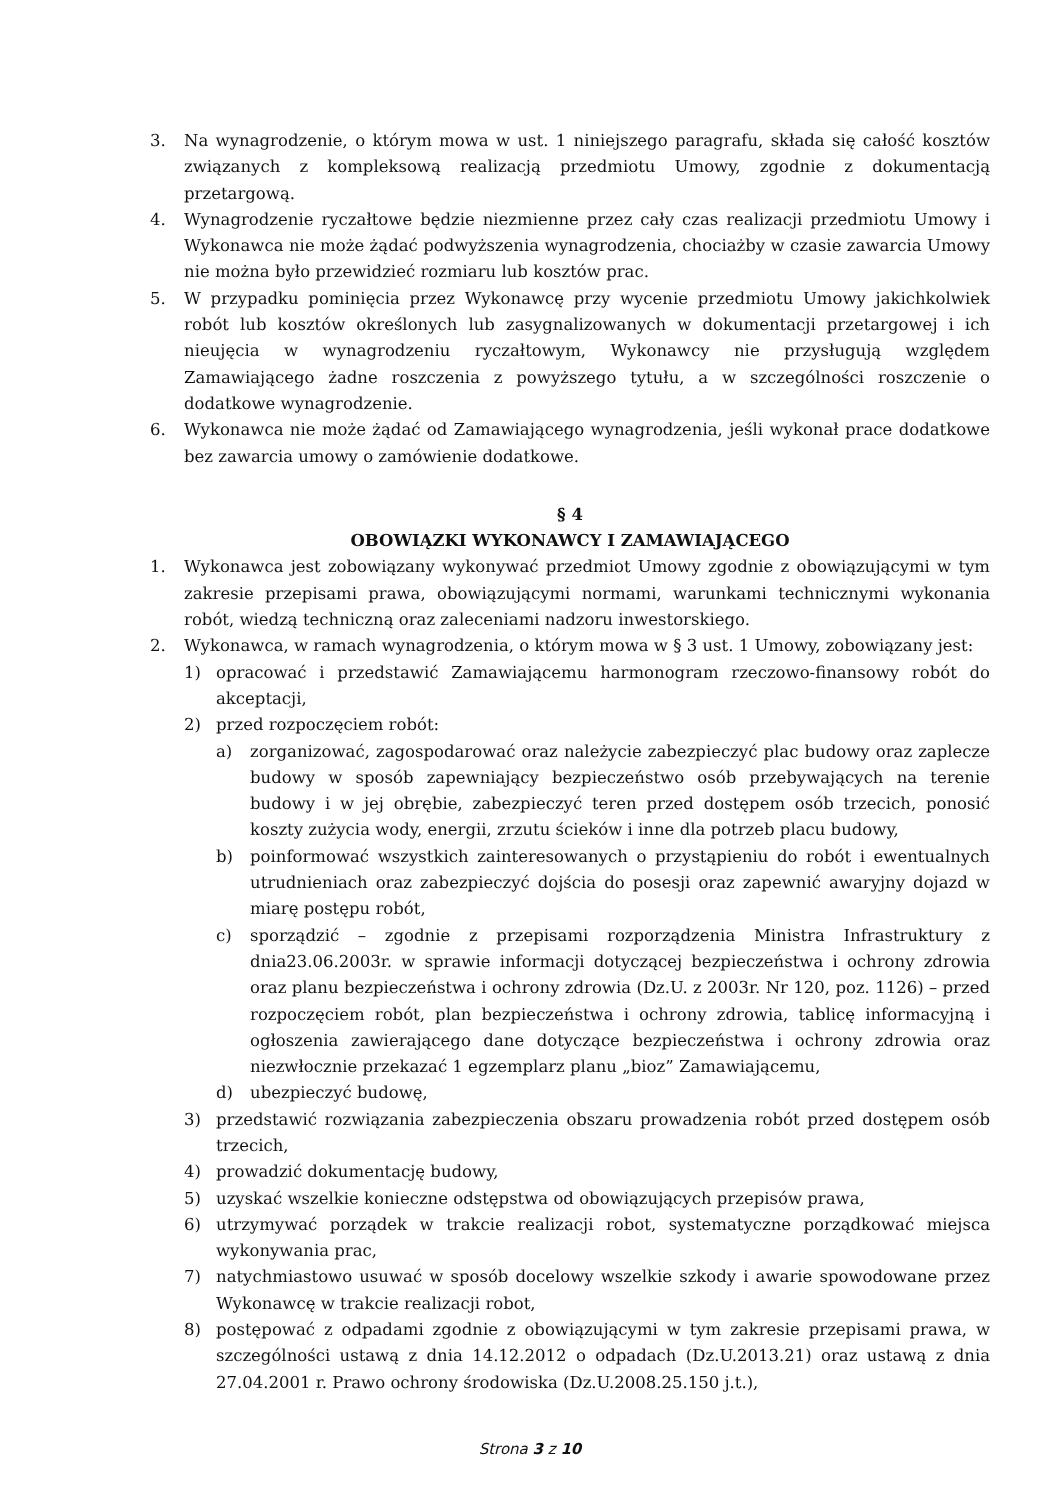3. Na wynagrodzenie, o którym mowa w ust. 1 niniejszego paragrafu, składa się całość kosztów związanych z kompleksową realizacją przedmiotu Umowy, zgodnie z dokumentacją przetargową.
4. Wynagrodzenie ryczałtowe będzie niezmienne przez cały czas realizacji przedmiotu Umowy i Wykonawca nie może żądać podwyższenia wynagrodzenia, chociażby w czasie zawarcia Umowy nie można było przewidzieć rozmiaru lub kosztów prac.
5. W przypadku pominięcia przez Wykonawcę przy wycenie przedmiotu Umowy jakichkolwiek robót lub kosztów określonych lub zasygnalizowanych w dokumentacji przetargowej i ich nieujęcia w wynagrodzeniu ryczałtowym, Wykonawcy nie przysługują względem Zamawiającego żadne roszczenia z powyższego tytułu, a w szczególności roszczenie o dodatkowe wynagrodzenie.
6. Wykonawca nie może żądać od Zamawiającego wynagrodzenia, jeśli wykonał prace dodatkowe bez zawarcia umowy o zamówienie dodatkowe.
§ 4
OBOWIĄZKI WYKONAWCY I ZAMAWIAJĄCEGO
1. Wykonawca jest zobowiązany wykonywać przedmiot Umowy zgodnie z obowiązującymi w tym zakresie przepisami prawa, obowiązującymi normami, warunkami technicznymi wykonania robót, wiedzą techniczną oraz zaleceniami nadzoru inwestorskiego.
2. Wykonawca, w ramach wynagrodzenia, o którym mowa w § 3 ust. 1 Umowy, zobowiązany jest:
1) opracować i przedstawić Zamawiającemu harmonogram rzeczowo-finansowy robót do akceptacji,
2) przed rozpoczęciem robót:
a) zorganizować, zagospodarować oraz należycie zabezpieczyć plac budowy oraz zaplecze budowy w sposób zapewniający bezpieczeństwo osób przebywających na terenie budowy i w jej obrębie, zabezpieczyć teren przed dostępem osób trzecich, ponosić koszty zużycia wody, energii, zrzutu ścieków i inne dla potrzeb placu budowy,
b) poinformować wszystkich zainteresowanych o przystąpieniu do robót i ewentualnych utrudnieniach oraz zabezpieczyć dojścia do posesji oraz zapewnić awaryjny dojazd w miarę postępu robót,
c) sporządzić – zgodnie z przepisami rozporządzenia Ministra Infrastruktury z dnia23.06.2003r. w sprawie informacji dotyczącej bezpieczeństwa i ochrony zdrowia oraz planu bezpieczeństwa i ochrony zdrowia (Dz.U. z 2003r. Nr 120, poz. 1126) – przed rozpoczęciem robót, plan bezpieczeństwa i ochrony zdrowia, tablicę informacyjną i ogłoszenia zawierającego dane dotyczące bezpieczeństwa i ochrony zdrowia oraz niezwłocznie przekazać 1 egzemplarz planu „bioz” Zamawiającemu,
d) ubezpieczyć budowę,
3) przedstawić rozwiązania zabezpieczenia obszaru prowadzenia robót przed dostępem osób trzecich,
4) prowadzić dokumentację budowy,
5) uzyskać wszelkie konieczne odstępstwa od obowiązujących przepisów prawa,
6) utrzymywać porządek w trakcie realizacji robot, systematyczne porządkować miejsca wykonywania prac,
7) natychmiastowo usuwać w sposób docelowy wszelkie szkody i awarie spowodowane przez Wykonawcę w trakcie realizacji robot,
8) postępować z odpadami zgodnie z obowiązującymi w tym zakresie przepisami prawa, w szczególności ustawą z dnia 14.12.2012 o odpadach (Dz.U.2013.21) oraz ustawą z dnia 27.04.2001 r. Prawo ochrony środowiska (Dz.U.2008.25.150 j.t.),
Strona 3 z 10